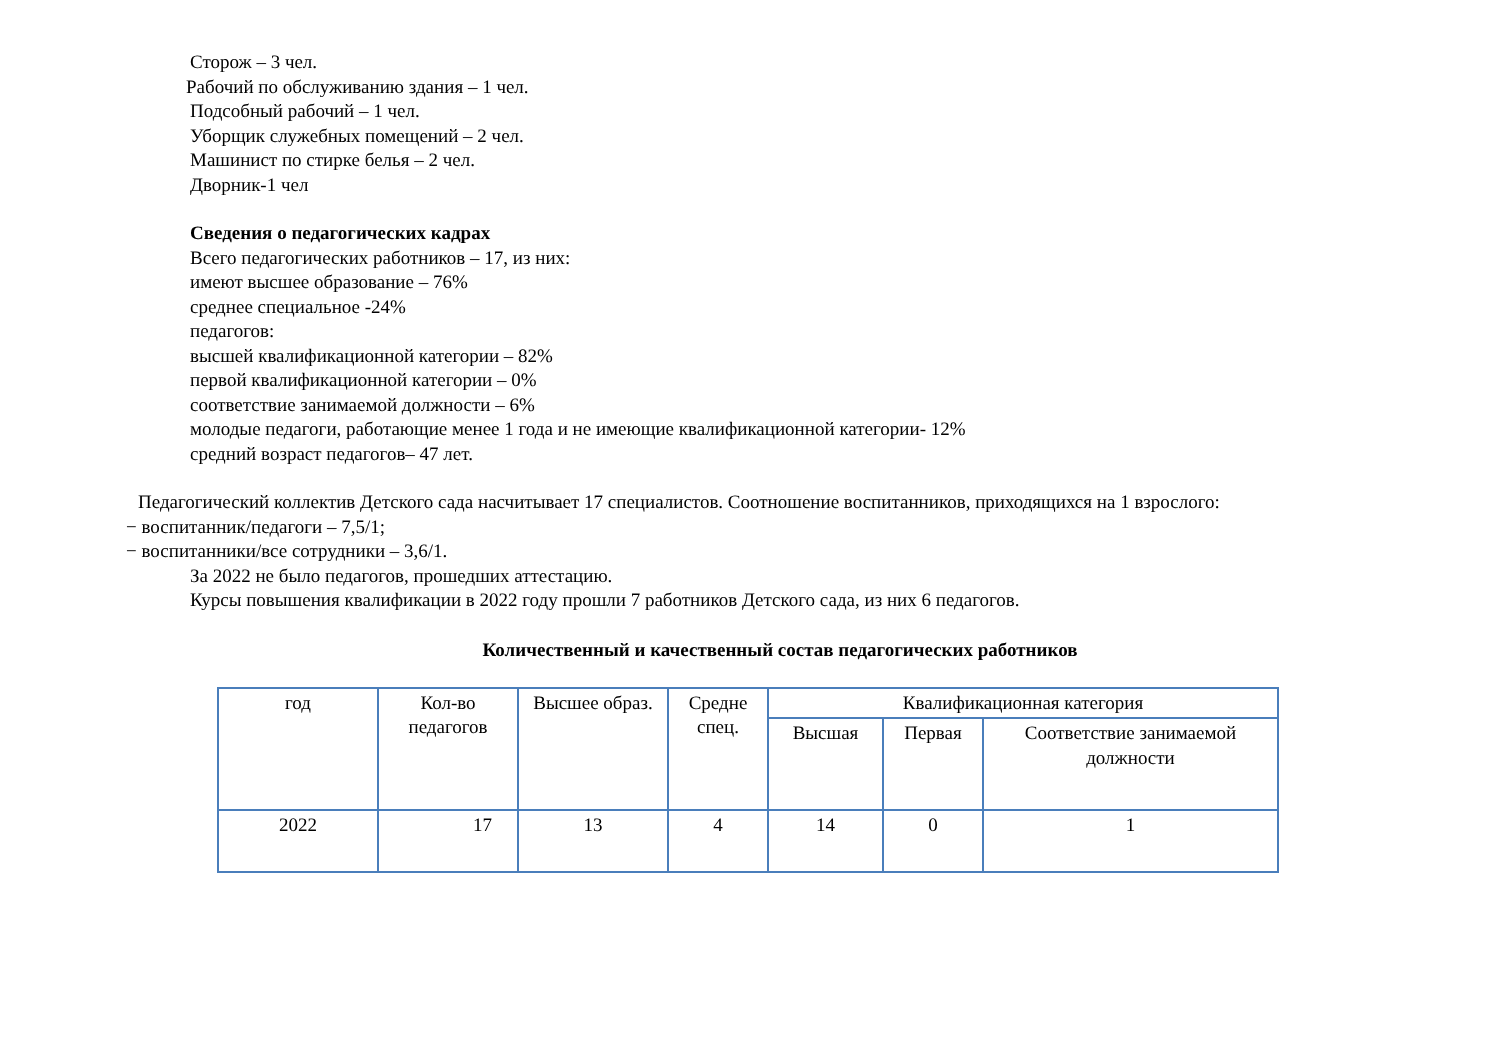Сторож – 3 чел.
Рабочий по обслуживанию здания – 1 чел.
Подсобный рабочий – 1 чел.
Уборщик служебных помещений – 2 чел.
Машинист по стирке белья – 2 чел.
Дворник-1 чел
Сведения о педагогических кадрах
Всего педагогических работников – 17, из них:
имеют высшее образование – 76%
среднее специальное -24%
педагогов:
высшей квалификационной категории – 82%
первой квалификационной категории – 0%
соответствие занимаемой должности – 6%
молодые педагоги, работающие менее 1 года и не имеющие квалификационной категории- 12%
средний возраст педагогов– 47 лет.
Педагогический коллектив Детского сада насчитывает 17 специалистов. Соотношение воспитанников, приходящихся на 1 взрослого:
− воспитанник/педагоги – 7,5/1;
− воспитанники/все сотрудники – 3,6/1.
За 2022 не было педагогов, прошедших аттестацию.
Курсы повышения квалификации в 2022 году прошли 7 работников Детского сада, из них 6 педагогов.
Количественный и качественный состав педагогических работников
| год | Кол-во педагогов | Высшее образ. | Средне спец. | Квалификационная категория | | |
| --- | --- | --- | --- | --- | --- | --- |
| | | | | Высшая | Первая | Соответствие занимаемой должности |
| 2022 | 17 | 13 | 4 | 14 | 0 | 1 |